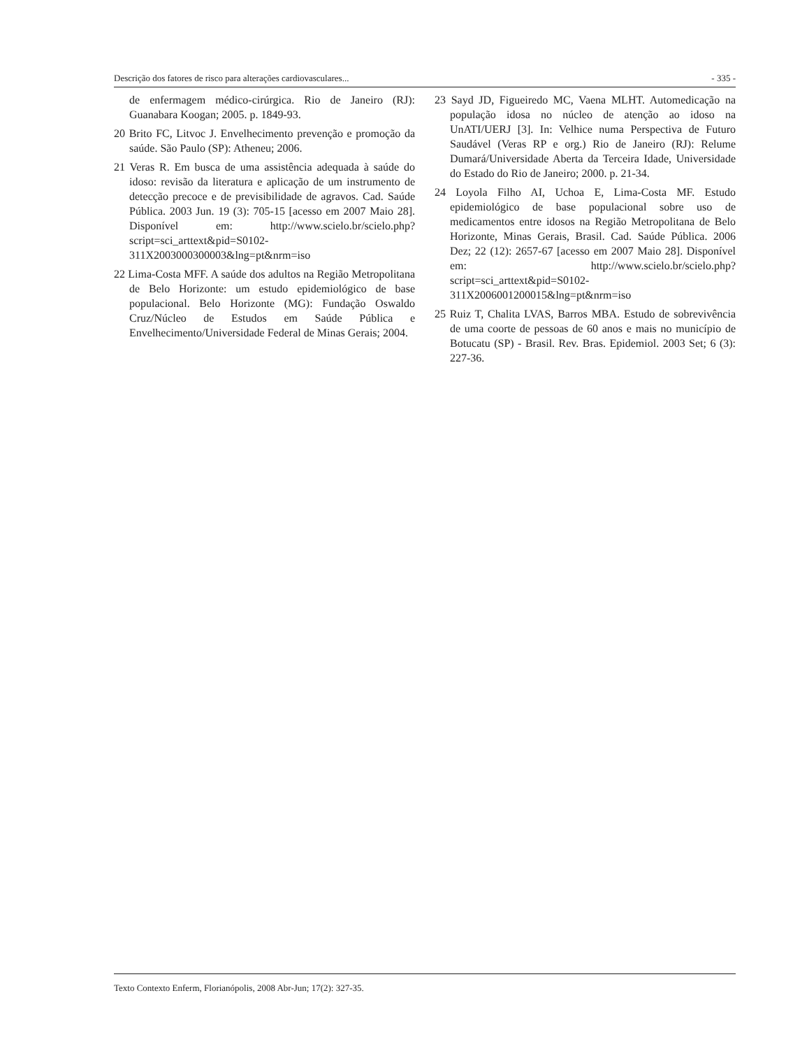Descrição dos fatores de risco para alterações cardiovasculares... - 335 -
de enfermagem médico-cirúrgica. Rio de Janeiro (RJ): Guanabara Koogan; 2005. p. 1849-93.
20 Brito FC, Litvoc J. Envelhecimento prevenção e promoção da saúde. São Paulo (SP): Atheneu; 2006.
21 Veras R. Em busca de uma assistência adequada à saúde do idoso: revisão da literatura e aplicação de um instrumento de detecção precoce e de previsibilidade de agravos. Cad. Saúde Pública. 2003 Jun. 19 (3): 705-15 [acesso em 2007 Maio 28]. Disponível em: http://www.scielo.br/scielo.php?script=sci_arttext&pid=S0102-311X2003000300003&lng=pt&nrm=iso
22 Lima-Costa MFF. A saúde dos adultos na Região Metropolitana de Belo Horizonte: um estudo epidemiológico de base populacional. Belo Horizonte (MG): Fundação Oswaldo Cruz/Núcleo de Estudos em Saúde Pública e Envelhecimento/Universidade Federal de Minas Gerais; 2004.
23 Sayd JD, Figueiredo MC, Vaena MLHT. Automedicação na população idosa no núcleo de atenção ao idoso na UnATI/UERJ [3]. In: Velhice numa Perspectiva de Futuro Saudável (Veras RP e org.) Rio de Janeiro (RJ): Relume Dumará/Universidade Aberta da Terceira Idade, Universidade do Estado do Rio de Janeiro; 2000. p. 21-34.
24 Loyola Filho AI, Uchoa E, Lima-Costa MF. Estudo epidemiológico de base populacional sobre uso de medicamentos entre idosos na Região Metropolitana de Belo Horizonte, Minas Gerais, Brasil. Cad. Saúde Pública. 2006 Dez; 22 (12): 2657-67 [acesso em 2007 Maio 28]. Disponível em: http://www.scielo.br/scielo.php?script=sci_arttext&pid=S0102-311X2006001200015&lng=pt&nrm=iso
25 Ruiz T, Chalita LVAS, Barros MBA. Estudo de sobrevivência de uma coorte de pessoas de 60 anos e mais no município de Botucatu (SP) - Brasil. Rev. Bras. Epidemiol. 2003 Set; 6 (3): 227-36.
Texto Contexto Enferm, Florianópolis, 2008 Abr-Jun; 17(2): 327-35.